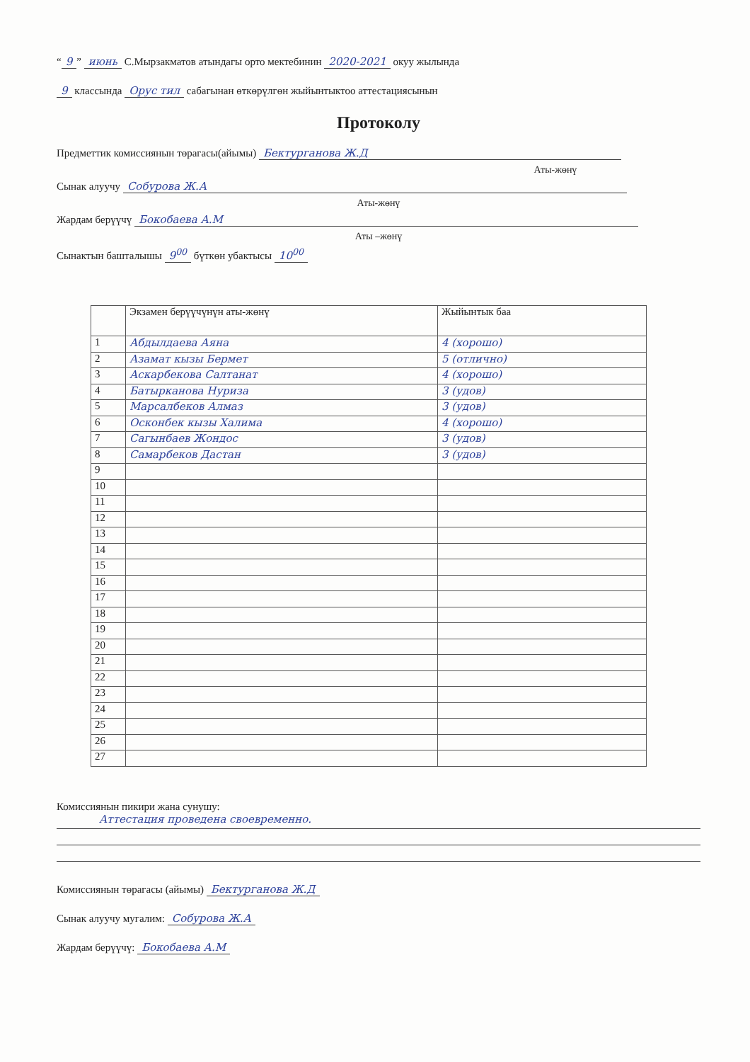“9” июнь С.Мырзакматов атындагы орто мектебинин 2020-2021 окуу жылында
9 классында Орус тил сабагынан өткөрүлгөн жыйынтыктоо аттестациясынын
Протоколу
Предметтик комиссиянын төрагасы(айымы) Бектурганова Ж.Д
Аты-жөнү
Сынак алуучу Собурова Ж.А
Аты-жөнү
Жардам берүүчү Бокобаева А.М
Аты –жөнү
Сынактын башталышы 9<sup>00</sup> бүткөн убактысы 10<sup>00</sup>
| | Экзамен берүүчүнүн аты-жөнү | Жыйынтык баа |
| --- | --- | --- |
| 1 | Абдылдаева Аяна | 4 (хорошо) |
| 2 | Азамат кызы Бермет | 5 (отлично) |
| 3 | Аскарбекова Салтанат | 4 (хорошо) |
| 4 | Батырканова Нуриза | 3 (удов) |
| 5 | Марсалбеков Алмаз | 3 (удов) |
| 6 | Осконбек кызы Халима | 4 (хорошо) |
| 7 | Сагынбаев Жондос | 3 (удов) |
| 8 | Самарбеков Дастан | 3 (удов) |
| 9 | | |
| 10 | | |
| 11 | | |
| 12 | | |
| 13 | | |
| 14 | | |
| 15 | | |
| 16 | | |
| 17 | | |
| 18 | | |
| 19 | | |
| 20 | | |
| 21 | | |
| 22 | | |
| 23 | | |
| 24 | | |
| 25 | | |
| 26 | | |
| 27 | | |
Комиссиянын пикири жана сунушу:
Аттестация проведена своевременно.
Комиссиянын төрагасы (айымы) Бектурганова Ж.Д
Сынак алуучу мугалим: Собурова Ж.А
Жардам берүүчү: Бокобаева А.М